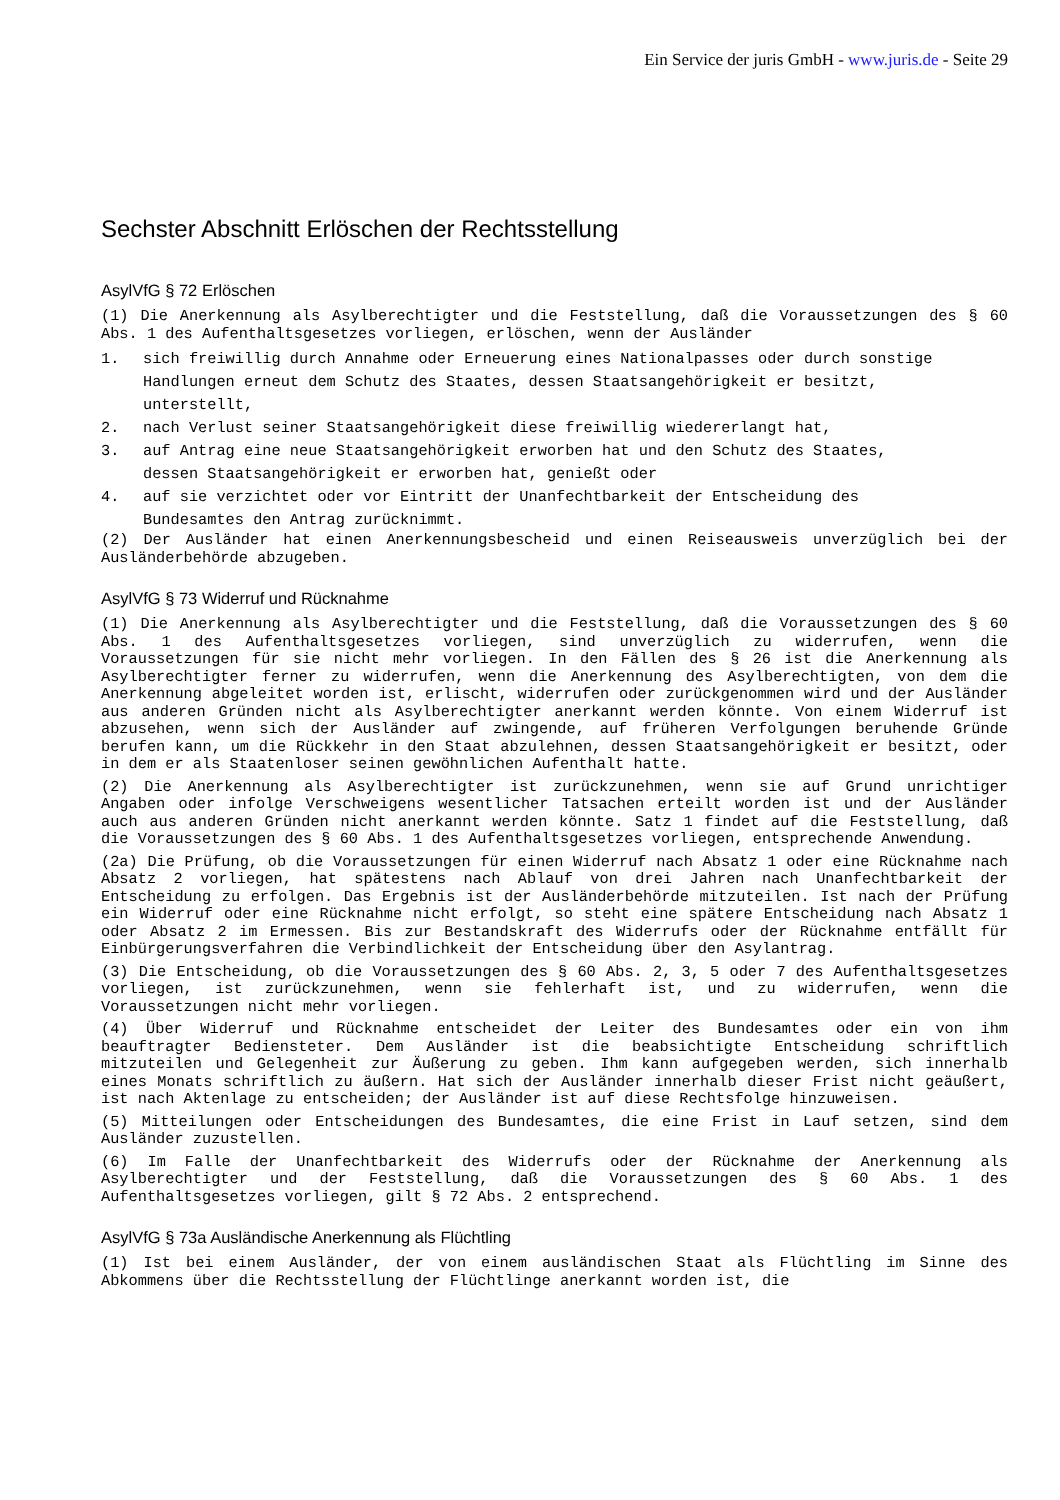Ein Service der juris GmbH - www.juris.de - Seite 29
Sechster Abschnitt Erlöschen der Rechtsstellung
AsylVfG § 72 Erlöschen
(1) Die Anerkennung als Asylberechtigter und die Feststellung, daß die Voraussetzungen des § 60 Abs. 1 des Aufenthaltsgesetzes vorliegen, erlöschen, wenn der Ausländer
1. sich freiwillig durch Annahme oder Erneuerung eines Nationalpasses oder durch sonstige Handlungen erneut dem Schutz des Staates, dessen Staatsangehörigkeit er besitzt, unterstellt,
2. nach Verlust seiner Staatsangehörigkeit diese freiwillig wiedererlangt hat,
3. auf Antrag eine neue Staatsangehörigkeit erworben hat und den Schutz des Staates, dessen Staatsangehörigkeit er erworben hat, genießt oder
4. auf sie verzichtet oder vor Eintritt der Unanfechtbarkeit der Entscheidung des Bundesamtes den Antrag zurücknimmt.
(2) Der Ausländer hat einen Anerkennungsbescheid und einen Reiseausweis unverzüglich bei der Ausländerbehörde abzugeben.
AsylVfG § 73 Widerruf und Rücknahme
(1) Die Anerkennung als Asylberechtigter und die Feststellung, daß die Voraussetzungen des § 60 Abs. 1 des Aufenthaltsgesetzes vorliegen, sind unverzüglich zu widerrufen, wenn die Voraussetzungen für sie nicht mehr vorliegen. In den Fällen des § 26 ist die Anerkennung als Asylberechtigter ferner zu widerrufen, wenn die Anerkennung des Asylberechtigten, von dem die Anerkennung abgeleitet worden ist, erlischt, widerrufen oder zurückgenommen wird und der Ausländer aus anderen Gründen nicht als Asylberechtigter anerkannt werden könnte. Von einem Widerruf ist abzusehen, wenn sich der Ausländer auf zwingende, auf früheren Verfolgungen beruhende Gründe berufen kann, um die Rückkehr in den Staat abzulehnen, dessen Staatsangehörigkeit er besitzt, oder in dem er als Staatenloser seinen gewöhnlichen Aufenthalt hatte.
(2) Die Anerkennung als Asylberechtigter ist zurückzunehmen, wenn sie auf Grund unrichtiger Angaben oder infolge Verschweigens wesentlicher Tatsachen erteilt worden ist und der Ausländer auch aus anderen Gründen nicht anerkannt werden könnte. Satz 1 findet auf die Feststellung, daß die Voraussetzungen des § 60 Abs. 1 des Aufenthaltsgesetzes vorliegen, entsprechende Anwendung.
(2a) Die Prüfung, ob die Voraussetzungen für einen Widerruf nach Absatz 1 oder eine Rücknahme nach Absatz 2 vorliegen, hat spätestens nach Ablauf von drei Jahren nach Unanfechtbarkeit der Entscheidung zu erfolgen. Das Ergebnis ist der Ausländerbehörde mitzuteilen. Ist nach der Prüfung ein Widerruf oder eine Rücknahme nicht erfolgt, so steht eine spätere Entscheidung nach Absatz 1 oder Absatz 2 im Ermessen. Bis zur Bestandskraft des Widerrufs oder der Rücknahme entfällt für Einbürgerungsverfahren die Verbindlichkeit der Entscheidung über den Asylantrag.
(3) Die Entscheidung, ob die Voraussetzungen des § 60 Abs. 2, 3, 5 oder 7 des Aufenthaltsgesetzes vorliegen, ist zurückzunehmen, wenn sie fehlerhaft ist, und zu widerrufen, wenn die Voraussetzungen nicht mehr vorliegen.
(4) Über Widerruf und Rücknahme entscheidet der Leiter des Bundesamtes oder ein von ihm beauftragter Bediensteter. Dem Ausländer ist die beabsichtigte Entscheidung schriftlich mitzuteilen und Gelegenheit zur Äußerung zu geben. Ihm kann aufgegeben werden, sich innerhalb eines Monats schriftlich zu äußern. Hat sich der Ausländer innerhalb dieser Frist nicht geäußert, ist nach Aktenlage zu entscheiden; der Ausländer ist auf diese Rechtsfolge hinzuweisen.
(5) Mitteilungen oder Entscheidungen des Bundesamtes, die eine Frist in Lauf setzen, sind dem Ausländer zuzustellen.
(6) Im Falle der Unanfechtbarkeit des Widerrufs oder der Rücknahme der Anerkennung als Asylberechtigter und der Feststellung, daß die Voraussetzungen des § 60 Abs. 1 des Aufenthaltsgesetzes vorliegen, gilt § 72 Abs. 2 entsprechend.
AsylVfG § 73a Ausländische Anerkennung als Flüchtling
(1) Ist bei einem Ausländer, der von einem ausländischen Staat als Flüchtling im Sinne des Abkommens über die Rechtsstellung der Flüchtlinge anerkannt worden ist, die